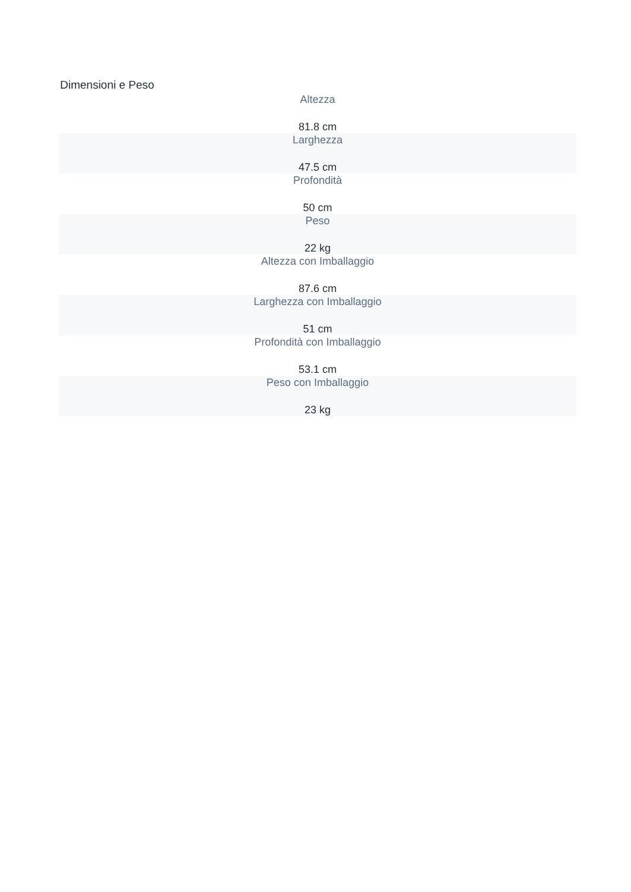Dimensioni e Peso
Altezza
81.8 cm
Larghezza
47.5 cm
Profondità
50 cm
Peso
22 kg
Altezza con Imballaggio
87.6 cm
Larghezza con Imballaggio
51 cm
Profondità con Imballaggio
53.1 cm
Peso con Imballaggio
23 kg